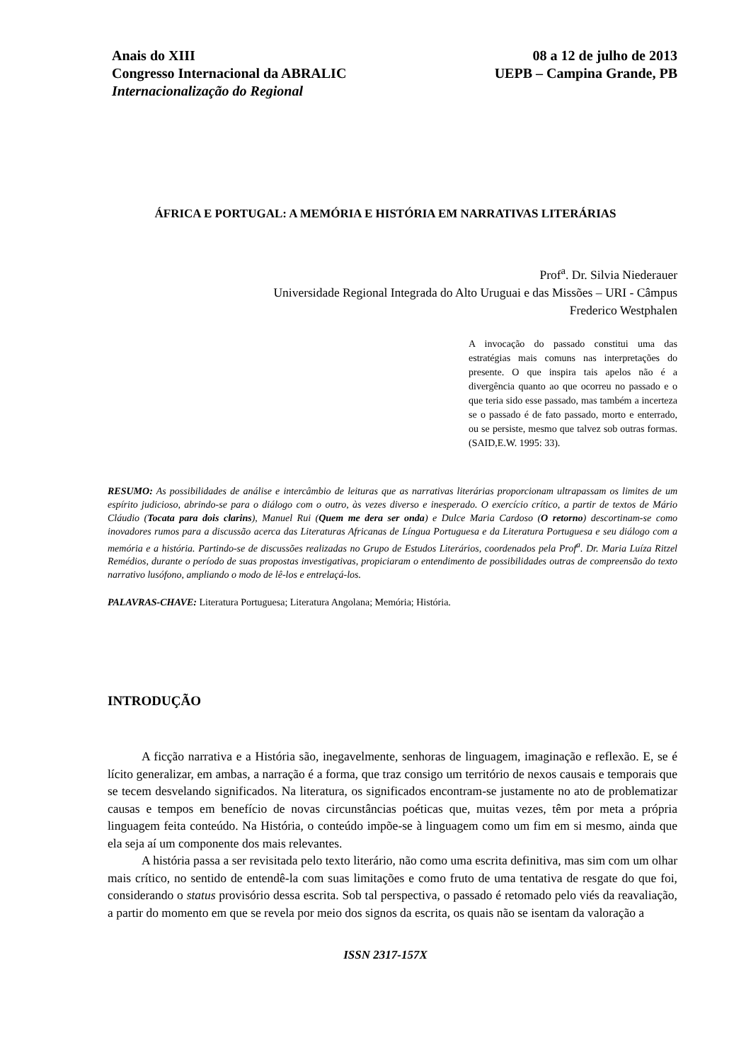Anais do XIII
Congresso Internacional da ABRALIC
Internacionalização do Regional
08 a 12 de julho de 2013
UEPB – Campina Grande, PB
ÁFRICA E PORTUGAL: A MEMÓRIA E HISTÓRIA EM NARRATIVAS LITERÁRIAS
Prof<sup>a</sup>. Dr. Silvia Niederauer
Universidade Regional Integrada do Alto Uruguai e das Missões – URI - Câmpus
Frederico Westphalen
A invocação do passado constitui uma das estratégias mais comuns nas interpretações do presente. O que inspira tais apelos não é a divergência quanto ao que ocorreu no passado e o que teria sido esse passado, mas também a incerteza se o passado é de fato passado, morto e enterrado, ou se persiste, mesmo que talvez sob outras formas. (SAID,E.W. 1995: 33).
RESUMO: As possibilidades de análise e intercâmbio de leituras que as narrativas literárias proporcionam ultrapassam os limites de um espírito judicioso, abrindo-se para o diálogo com o outro, às vezes diverso e inesperado. O exercício crítico, a partir de textos de Mário Cláudio (Tocata para dois clarins), Manuel Rui (Quem me dera ser onda) e Dulce Maria Cardoso (O retorno) descortinam-se como inovadores rumos para a discussão acerca das Literaturas Africanas de Língua Portuguesa e da Literatura Portuguesa e seu diálogo com a memória e a história. Partindo-se de discussões realizadas no Grupo de Estudos Literários, coordenados pela Prof<sup>a</sup>. Dr. Maria Luíza Ritzel Remédios, durante o período de suas propostas investigativas, propiciaram o entendimento de possibilidades outras de compreensão do texto narrativo lusófono, ampliando o modo de lê-los e entrelaçá-los.
PALAVRAS-CHAVE: Literatura Portuguesa; Literatura Angolana; Memória; História.
INTRODUÇÃO
A ficção narrativa e a História são, inegavelmente, senhoras de linguagem, imaginação e reflexão. E, se é lícito generalizar, em ambas, a narração é a forma, que traz consigo um território de nexos causais e temporais que se tecem desvelando significados. Na literatura, os significados encontram-se justamente no ato de problematizar causas e tempos em benefício de novas circunstâncias poéticas que, muitas vezes, têm por meta a própria linguagem feita conteúdo. Na História, o conteúdo impõe-se à linguagem como um fim em si mesmo, ainda que ela seja aí um componente dos mais relevantes.
A história passa a ser revisitada pelo texto literário, não como uma escrita definitiva, mas sim com um olhar mais crítico, no sentido de entendê-la com suas limitações e como fruto de uma tentativa de resgate do que foi, considerando o status provisório dessa escrita. Sob tal perspectiva, o passado é retomado pelo viés da reavaliação, a partir do momento em que se revela por meio dos signos da escrita, os quais não se isentam da valoração a
ISSN 2317-157X